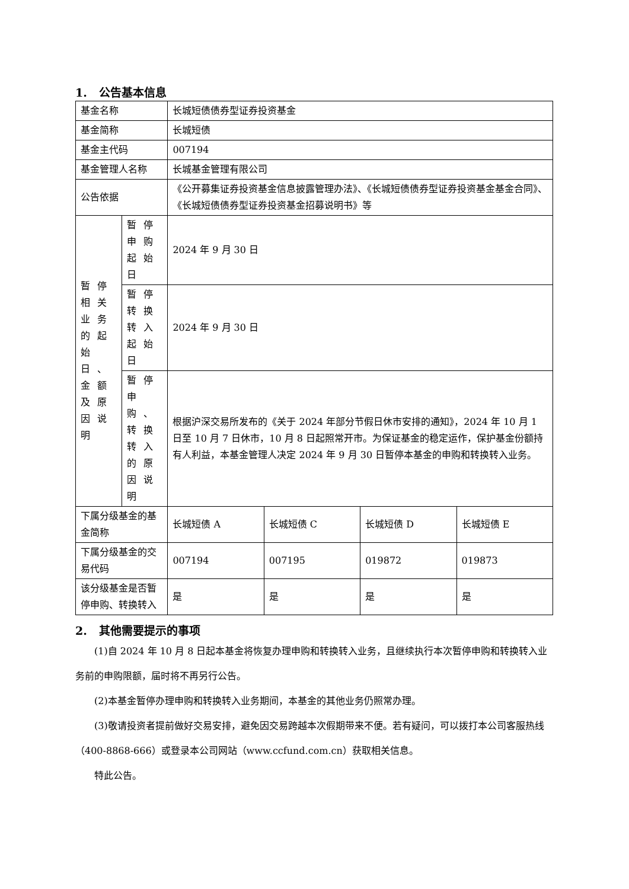1. 公告基本信息
| 基金名称 | | 长城短债债券型证券投资基金 | | | |
| 基金简称 | | 长城短债 | | | |
| 基金主代码 | | 007194 | | | |
| 基金管理人名称 | | 长城基金管理有限公司 | | | |
| 公告依据 | | 《公开募集证券投资基金信息披露管理办法》、《长城短债债券型证券投资基金基金合同》、《长城短债债券型证券投资基金招募说明书》等 | | | |
| 暂停相关业务的起始日、金额及原因说明 | 暂停申购起始日 | 2024 年 9 月 30 日 | | | |
| | 暂停转换转入起始日 | 2024 年 9 月 30 日 | | | |
| | 暂停申购、转换转入的原因说明 | 根据沪深交易所发布的《关于 2024 年部分节假日休市安排的通知》，2024 年 10 月 1 日至 10 月 7 日休市，10 月 8 日起照常开市。为保证基金的稳定运作，保护基金份额持有人利益，本基金管理人决定 2024 年 9 月 30 日暂停本基金的申购和转换转入业务。 | | | |
| 下属分级基金的基金简称 | | 长城短债 A | 长城短债 C | 长城短债 D | 长城短债 E |
| 下属分级基金的交易代码 | | 007194 | 007195 | 019872 | 019873 |
| 该分级基金是否暂停申购、转换转入 | | 是 | 是 | 是 | 是 |
2. 其他需要提示的事项
(1)自 2024 年 10 月 8 日起本基金将恢复办理申购和转换转入业务，且继续执行本次暂停申购和转换转入业务前的申购限额，届时将不再另行公告。
(2)本基金暂停办理申购和转换转入业务期间，本基金的其他业务仍照常办理。
(3)敬请投资者提前做好交易安排，避免因交易跨越本次假期带来不便。若有疑问，可以拨打本公司客服热线（400-8868-666）或登录本公司网站（www.ccfund.com.cn）获取相关信息。
特此公告。